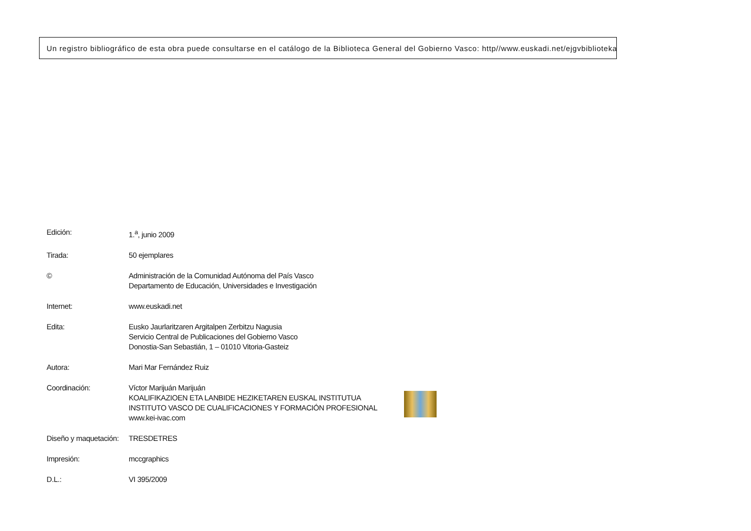Un registro bibliográfico de esta obra puede consultarse en el catálogo de la Biblioteca General del Gobierno Vasco: http//www.euskadi.net/ejgvbiblioteka
| Edición: | 1.<sup>a</sup>, junio 2009 |
| Tirada: | 50 ejemplares |
| © | Administración de la Comunidad Autónoma del País Vasco Departamento de Educación, Universidades e Investigación |
| Internet: | www.euskadi.net |
| Edita: | Eusko Jaurlaritzaren Argitalpen Zerbitzu Nagusia Servicio Central de Publicaciones del Gobierno Vasco Donostia-San Sebastián, 1 – 01010 Vitoria-Gasteiz |
| Autora: | Mari Mar Fernández Ruiz |
| Coordinación: | Víctor Marijuán Marijuán KOALIFIKAZIOEN ETA LANBIDE HEZIKETAREN EUSKAL INSTITUTUA INSTITUTO VASCO DE CUALIFICACIONES Y FORMACIÓN PROFESIONAL www.kei-ivac.com |
| Diseño y maquetación: | TRESDETRES |
| Impresión: | mccgraphics |
| D.L.: | VI 395/2009 |